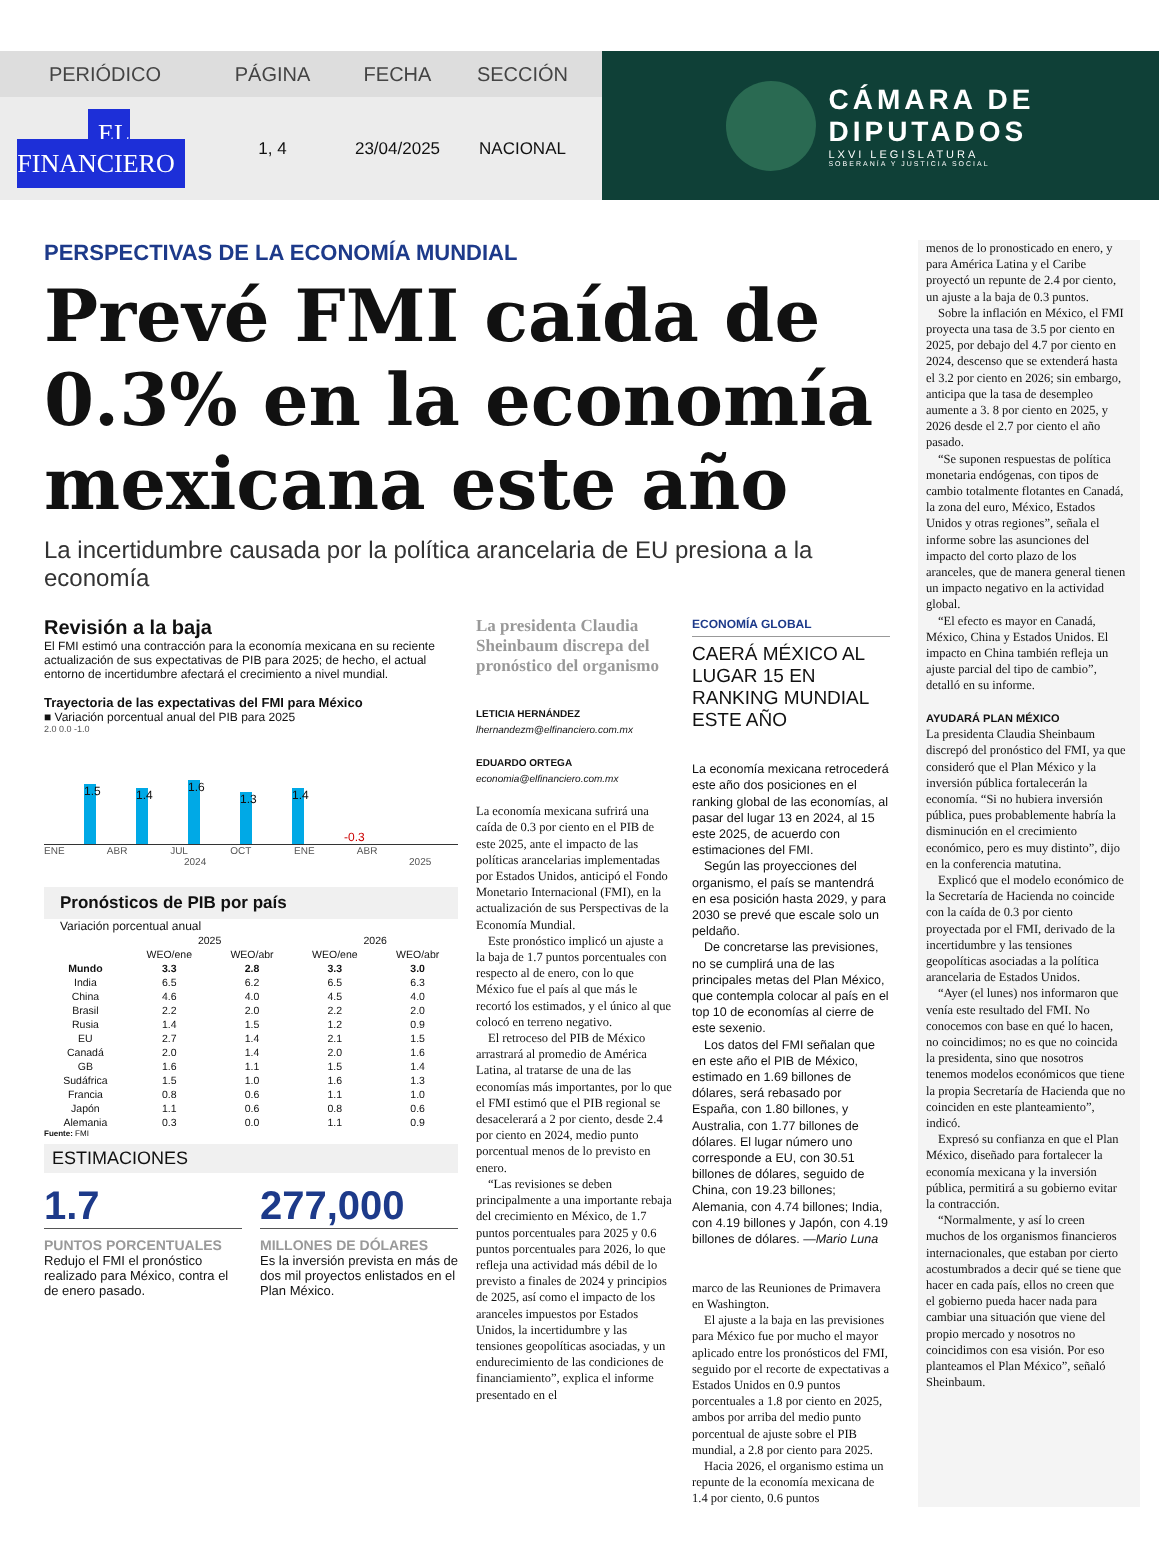PERIÓDICO PÁGINA FECHA SECCIÓN
EL FINANCIERO
1, 4 23/04/2025 NACIONAL
CÁMARA DE
DIPUTADOS
LXVI LEGISLATURA
SOBERANÍA Y JUSTICIA SOCIAL
PERSPECTIVAS DE LA ECONOMÍA MUNDIAL
Prevé FMI caída de 0.3% en la economía mexicana este año
La incertidumbre causada por la política arancelaria de EU presiona a la economía
Revisión a la baja
El FMI estimó una contracción para la economía mexicana en su reciente actualización de sus expectativas de PIB para 2025; de hecho, el actual entorno de incertidumbre afectará el crecimiento a nivel mundial.
Trayectoria de las expectativas del FMI para México
■ Variación porcentual anual del PIB para 2025
2.0 0.0 -1.0
1.5
1.4
1.6
1.3
1.4
-0.3
ENE ABR JUL OCT ENE ABR
2024 2025
Pronósticos de PIB por país
Variación porcentual anual
| | 2025 | | 2026 | |
| --- | --- | --- | --- | --- |
| | WEO/ene | WEO/abr | WEO/ene | WEO/abr |
| Mundo | 3.3 | 2.8 | 3.3 | 3.0 |
| India | 6.5 | 6.2 | 6.5 | 6.3 |
| China | 4.6 | 4.0 | 4.5 | 4.0 |
| Brasil | 2.2 | 2.0 | 2.2 | 2.0 |
| Rusia | 1.4 | 1.5 | 1.2 | 0.9 |
| EU | 2.7 | 1.4 | 2.1 | 1.5 |
| Canadá | 2.0 | 1.4 | 2.0 | 1.6 |
| GB | 1.6 | 1.1 | 1.5 | 1.4 |
| Sudáfrica | 1.5 | 1.0 | 1.6 | 1.3 |
| Francia | 0.8 | 0.6 | 1.1 | 1.0 |
| Japón | 1.1 | 0.6 | 0.8 | 0.6 |
| Alemania | 0.3 | 0.0 | 1.1 | 0.9 |
Fuente: FMI
ESTIMACIONES
1.7
PUNTOS PORCENTUALES
Redujo el FMI el pronóstico realizado para México, contra el de enero pasado.
277,000
MILLONES DE DÓLARES
Es la inversión prevista en más de dos mil proyectos enlistados en el Plan México.
La presidenta Claudia Sheinbaum discrepa del pronóstico del organismo
LETICIA HERNÁNDEZ
lhernandezm@elfinanciero.com.mx
EDUARDO ORTEGA
economia@elfinanciero.com.mx
La economía mexicana sufrirá una caída de 0.3 por ciento en el PIB de este 2025, ante el impacto de las políticas arancelarias implementadas por Estados Unidos, anticipó el Fondo Monetario Internacional (FMI), en la actualización de sus Perspectivas de la Economía Mundial.
Este pronóstico implicó un ajuste a la baja de 1.7 puntos porcentuales con respecto al de enero, con lo que México fue el país al que más le recortó los estimados, y el único al que colocó en terreno negativo.
El retroceso del PIB de México arrastrará al promedio de América Latina, al tratarse de una de las economías más importantes, por lo que el FMI estimó que el PIB regional se desacelerará a 2 por ciento, desde 2.4 por ciento en 2024, medio punto porcentual menos de lo previsto en enero.
“Las revisiones se deben principalmente a una importante rebaja del crecimiento en México, de 1.7 puntos porcentuales para 2025 y 0.6 puntos porcentuales para 2026, lo que refleja una actividad más débil de lo previsto a finales de 2024 y principios de 2025, así como el impacto de los aranceles impuestos por Estados Unidos, la incertidumbre y las tensiones geopolíticas asociadas, y un endurecimiento de las condiciones de financiamiento”, explica el informe presentado en el
ECONOMÍA GLOBAL
CAERÁ MÉXICO AL LUGAR 15 EN RANKING MUNDIAL ESTE AÑO
La economía mexicana retrocederá este año dos posiciones en el ranking global de las economías, al pasar del lugar 13 en 2024, al 15 este 2025, de acuerdo con estimaciones del FMI.
Según las proyecciones del organismo, el país se mantendrá en esa posición hasta 2029, y para 2030 se prevé que escale solo un peldaño.
De concretarse las previsiones, no se cumplirá una de las principales metas del Plan México, que contempla colocar al país en el top 10 de economías al cierre de este sexenio.
Los datos del FMI señalan que en este año el PIB de México, estimado en 1.69 billones de dólares, será rebasado por España, con 1.80 billones, y Australia, con 1.77 billones de dólares. El lugar número uno corresponde a EU, con 30.51 billones de dólares, seguido de China, con 19.23 billones; Alemania, con 4.74 billones; India, con 4.19 billones y Japón, con 4.19 billones de dólares. —Mario Luna
marco de las Reuniones de Primavera en Washington.
El ajuste a la baja en las previsiones para México fue por mucho el mayor aplicado entre los pronósticos del FMI, seguido por el recorte de expectativas a Estados Unidos en 0.9 puntos porcentuales a 1.8 por ciento en 2025, ambos por arriba del medio punto porcentual de ajuste sobre el PIB mundial, a 2.8 por ciento para 2025.
Hacia 2026, el organismo estima un repunte de la economía mexicana de 1.4 por ciento, 0.6 puntos
menos de lo pronosticado en enero, y para América Latina y el Caribe proyectó un repunte de 2.4 por ciento, un ajuste a la baja de 0.3 puntos.
Sobre la inflación en México, el FMI proyecta una tasa de 3.5 por ciento en 2025, por debajo del 4.7 por ciento en 2024, descenso que se extenderá hasta el 3.2 por ciento en 2026; sin embargo, anticipa que la tasa de desempleo aumente a 3. 8 por ciento en 2025, y 2026 desde el 2.7 por ciento el año pasado.
“Se suponen respuestas de política monetaria endógenas, con tipos de cambio totalmente flotantes en Canadá, la zona del euro, México, Estados Unidos y otras regiones”, señala el informe sobre las asunciones del impacto del corto plazo de los aranceles, que de manera general tienen un impacto negativo en la actividad global.
“El efecto es mayor en Canadá, México, China y Estados Unidos. El impacto en China también refleja un ajuste parcial del tipo de cambio”, detalló en su informe.
AYUDARÁ PLAN MÉXICO
La presidenta Claudia Sheinbaum discrepó del pronóstico del FMI, ya que consideró que el Plan México y la inversión pública fortalecerán la economía. “Si no hubiera inversión pública, pues probablemente habría la disminución en el crecimiento económico, pero es muy distinto”, dijo en la conferencia matutina.
Explicó que el modelo económico de la Secretaría de Hacienda no coincide con la caída de 0.3 por ciento proyectada por el FMI, derivado de la incertidumbre y las tensiones geopolíticas asociadas a la política arancelaria de Estados Unidos.
“Ayer (el lunes) nos informaron que venía este resultado del FMI. No conocemos con base en qué lo hacen, no coincidimos; no es que no coincida la presidenta, sino que nosotros tenemos modelos económicos que tiene la propia Secretaría de Hacienda que no coinciden en este planteamiento”, indicó.
Expresó su confianza en que el Plan México, diseñado para fortalecer la economía mexicana y la inversión pública, permitirá a su gobierno evitar la contracción.
“Normalmente, y así lo creen muchos de los organismos financieros internacionales, que estaban por cierto acostumbrados a decir qué se tiene que hacer en cada país, ellos no creen que el gobierno pueda hacer nada para cambiar una situación que viene del propio mercado y nosotros no coincidimos con esa visión. Por eso planteamos el Plan México”, señaló Sheinbaum.